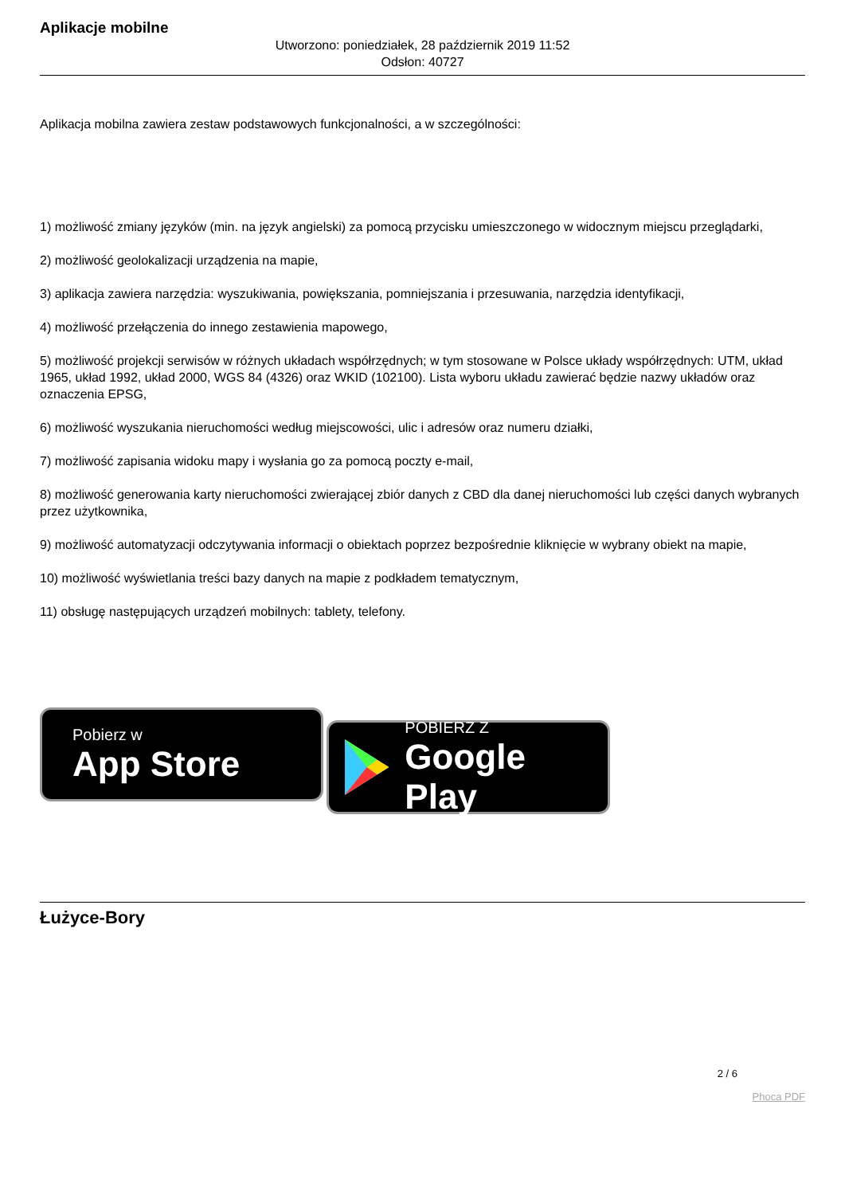Aplikacje mobilne
Utworzono: poniedziałek, 28 październik 2019 11:52
Odsłon: 40727
Aplikacja mobilna zawiera zestaw podstawowych funkcjonalności, a w szczególności:
1) możliwość zmiany języków (min. na język angielski) za pomocą przycisku umieszczonego w widocznym miejscu przeglądarki,
2) możliwość geolokalizacji urządzenia na mapie,
3) aplikacja zawiera narzędzia: wyszukiwania, powiększania, pomniejszania i przesuwania, narzędzia identyfikacji,
4) możliwość przełączenia do innego zestawienia mapowego,
5) możliwość projekcji serwisów w różnych układach współrzędnych; w tym stosowane w Polsce układy współrzędnych: UTM, układ 1965, układ 1992, układ 2000, WGS 84 (4326) oraz WKID (102100). Lista wyboru układu zawierać będzie nazwy układów oraz oznaczenia EPSG,
6) możliwość wyszukania nieruchomości według miejscowości, ulic i adresów oraz numeru działki,
7) możliwość zapisania widoku mapy i wysłania go za pomocą poczty e-mail,
8) możliwość generowania karty nieruchomości zwierającej zbiór danych z CBD dla danej nieruchomości lub części danych wybranych przez użytkownika,
9) możliwość automatyzacji odczytywania informacji o obiektach poprzez bezpośrednie kliknięcie w wybrany obiekt na mapie,
10) możliwość wyświetlania treści bazy danych na mapie z podkładem tematycznym,
11) obsługę następujących urządzeń mobilnych: tablety, telefony.
Pobierz w
App Store
POBIERZ Z
Google Play
Łużyce-Bory
2 / 6
Phoca PDF